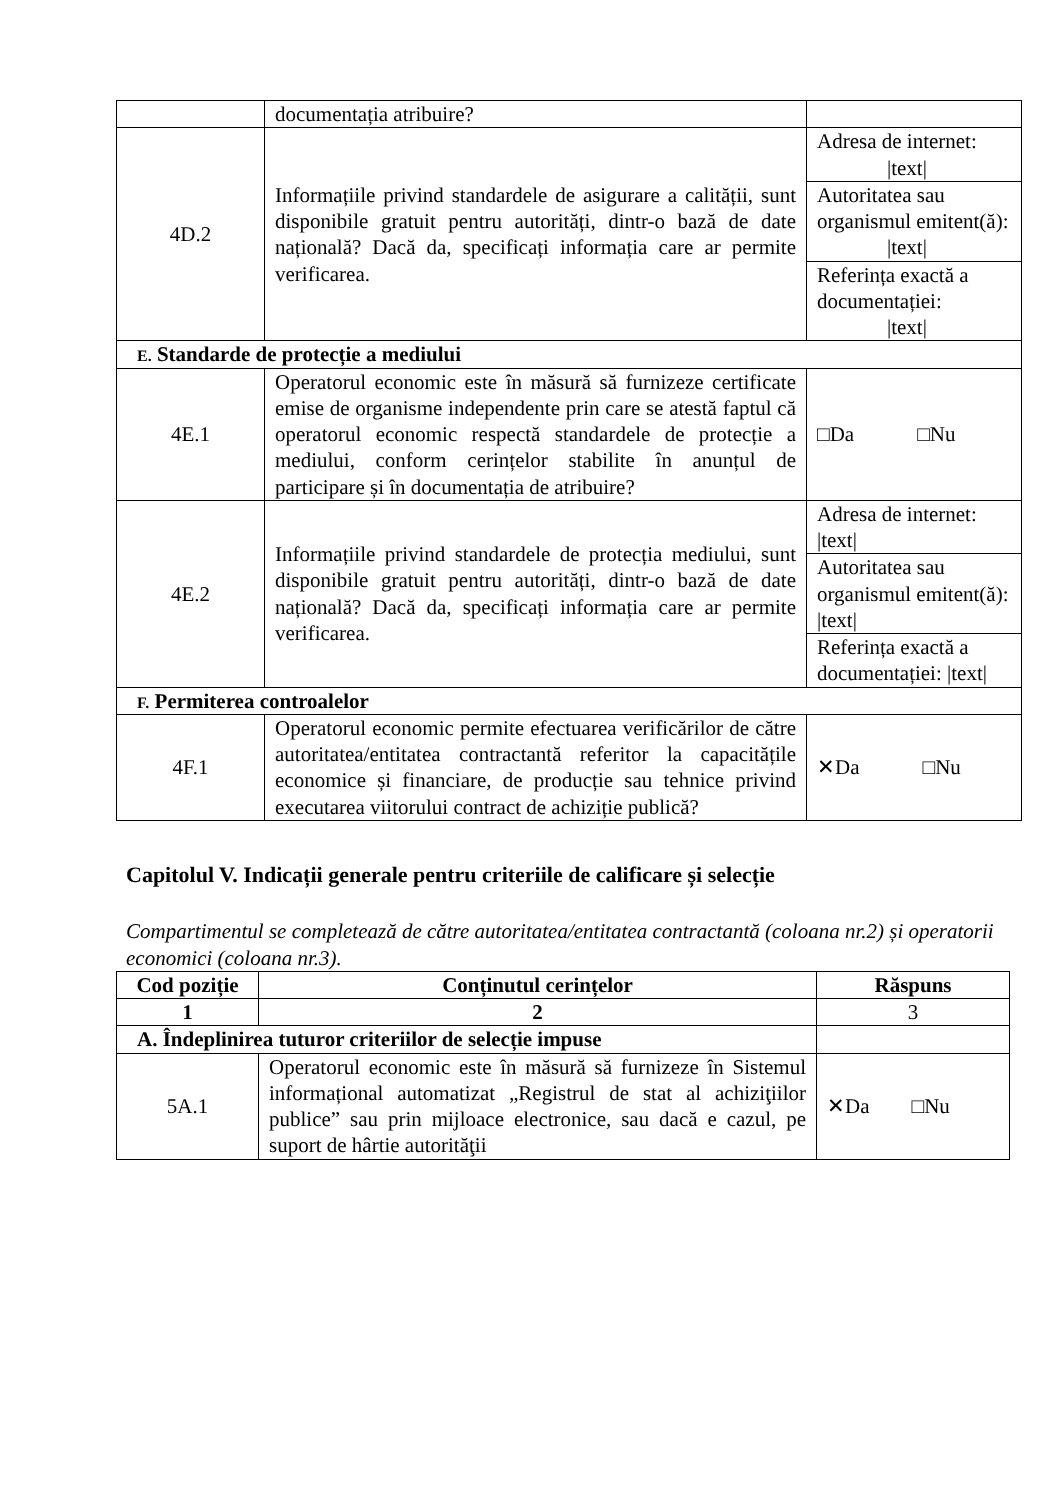| | documentația atribuire? | |
| 4D.2 | Informațiile privind standardele de asigurare a calității, sunt disponibile gratuit pentru autorități, dintr-o bază de date națională? Dacă da, specificați informația care ar permite verificarea. | Adresa de internet: /text/ |
| | | Autoritatea sau organismul emitent(ă): /text/ |
| | | Referința exactă a documentației: /text/ |
| E. Standarde de protecție a mediului | | |
| 4E.1 | Operatorul economic este în măsură să furnizeze certificate emise de organisme independente prin care se atestă faptul că operatorul economic respectă standardele de protecție a mediului, conform cerințelor stabilite în anunțul de participare și în documentația de atribuire? | □Da □Nu |
| 4E.2 | Informațiile privind standardele de protecția mediului, sunt disponibile gratuit pentru autorități, dintr-o bază de date națională? Dacă da, specificați informația care ar permite verificarea. | Adresa de internet: /text/ |
| | | Autoritatea sau organismul emitent(ă): /text/ |
| | | Referința exactă a documentației: /text/ |
| F. Permiterea controalelor | | |
| 4F.1 | Operatorul economic permite efectuarea verificărilor de către autoritatea/entitatea contractantă referitor la capacitățile economice și financiare, de producție sau tehnice privind executarea viitorului contract de achiziție publică? | ✕Da □Nu |
Capitolul V. Indicații generale pentru criteriile de calificare și selecție
Compartimentul se completează de către autoritatea/entitatea contractantă (coloana nr.2) și operatorii economici (coloana nr.3).
| Cod poziție | Conținutul cerințelor | Răspuns |
| --- | --- | --- |
| 1 | 2 | 3 |
| A. Îndeplinirea tuturor criteriilor de selecție impuse | | |
| 5A.1 | Operatorul economic este în măsură să furnizeze în Sistemul informațional automatizat „Registrul de stat al achiziţiilor publice” sau prin mijloace electronice, sau dacă e cazul, pe suport de hârtie autorităţii | ✕Da □Nu |